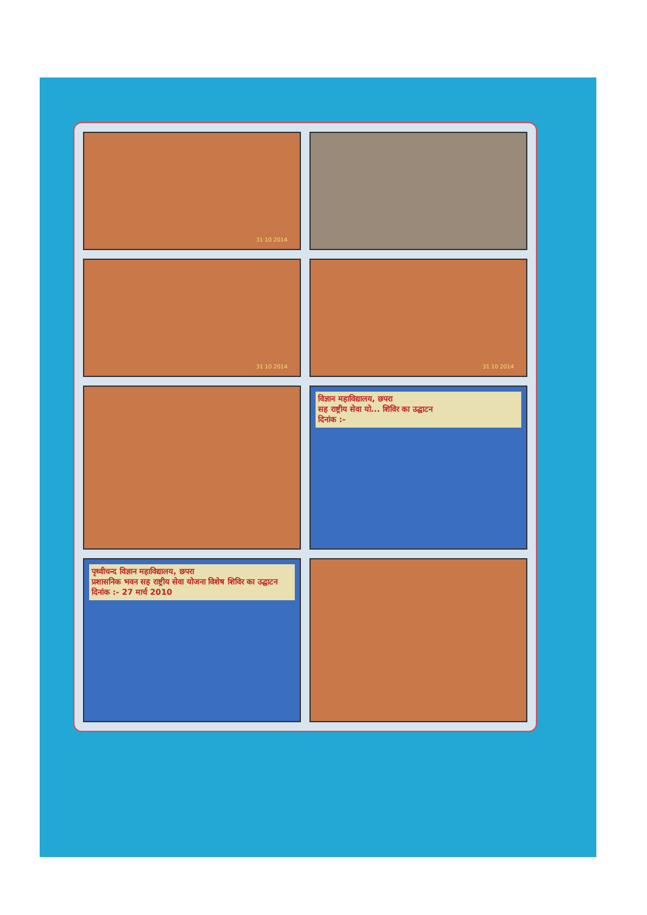31 10 2014
31 10 2014
31 10 2014
विज्ञान महाविद्यालय, छपरा
सह राष्ट्रीय सेवा यो... शिविर का उद्घाटन
दिनांक :-
पृथ्वीचन्द विज्ञान महाविद्यालय, छपरा
प्रशासनिक भवन सह राष्ट्रीय सेवा योजना विशेष शिविर का उद्घाटन
दिनांक :- 27 मार्च 2010